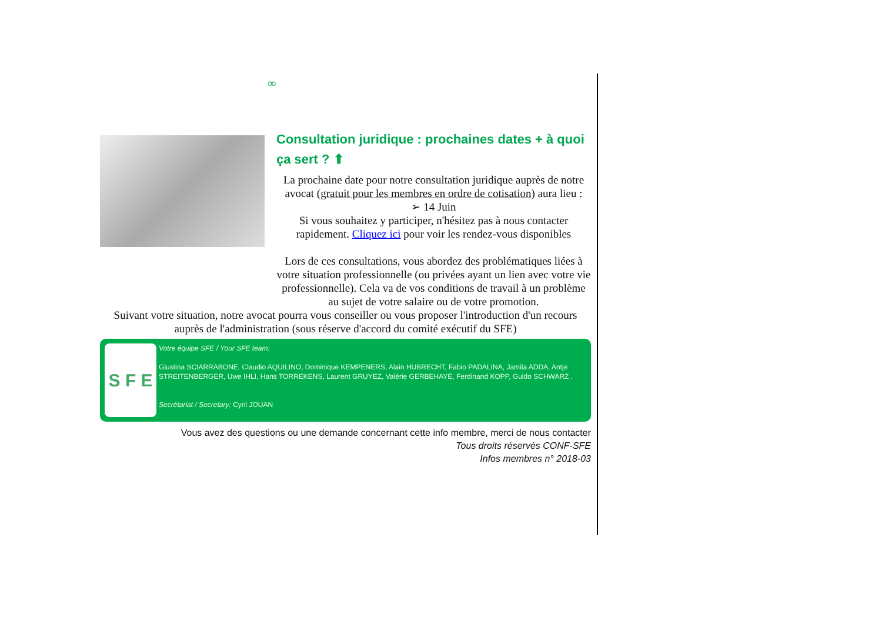∞
Consultation juridique : prochaines dates + à quoi ça sert ? ⬆
La prochaine date pour notre consultation juridique auprès de notre avocat (gratuit pour les membres en ordre de cotisation) aura lieu :
➢ 14 Juin
Si vous souhaitez y participer, n'hésitez pas à nous contacter rapidement. Cliquez ici pour voir les rendez-vous disponibles
Lors de ces consultations, vous abordez des problématiques liées à votre situation professionnelle (ou privées ayant un lien avec votre vie professionnelle). Cela va de vos conditions de travail à un problème au sujet de votre salaire ou de votre promotion.
Suivant votre situation, notre avocat pourra vous conseiller ou vous proposer l'introduction d'un recours auprès de l'administration (sous réserve d'accord du comité exécutif du SFE)
S F E
Votre équipe SFE / Your SFE team:
Giustina SCIARRABONE, Claudio AQUILINO, Dominique KEMPENERS, Alain HUBRECHT, Fabio PADALINA, Jamila ADDA, Antje STREITENBERGER, Uwe IHLI, Hans TORREKENS, Laurent GRUYEZ, Valérie GERBEHAYE, Ferdinand KOPP, Guido SCHWARZ .
Secrétariat / Secretary: Cyril JOUAN
Vous avez des questions ou une demande concernant cette info membre, merci de nous contacter
Tous droits réservés CONF-SFE
Infos membres n° 2018-03